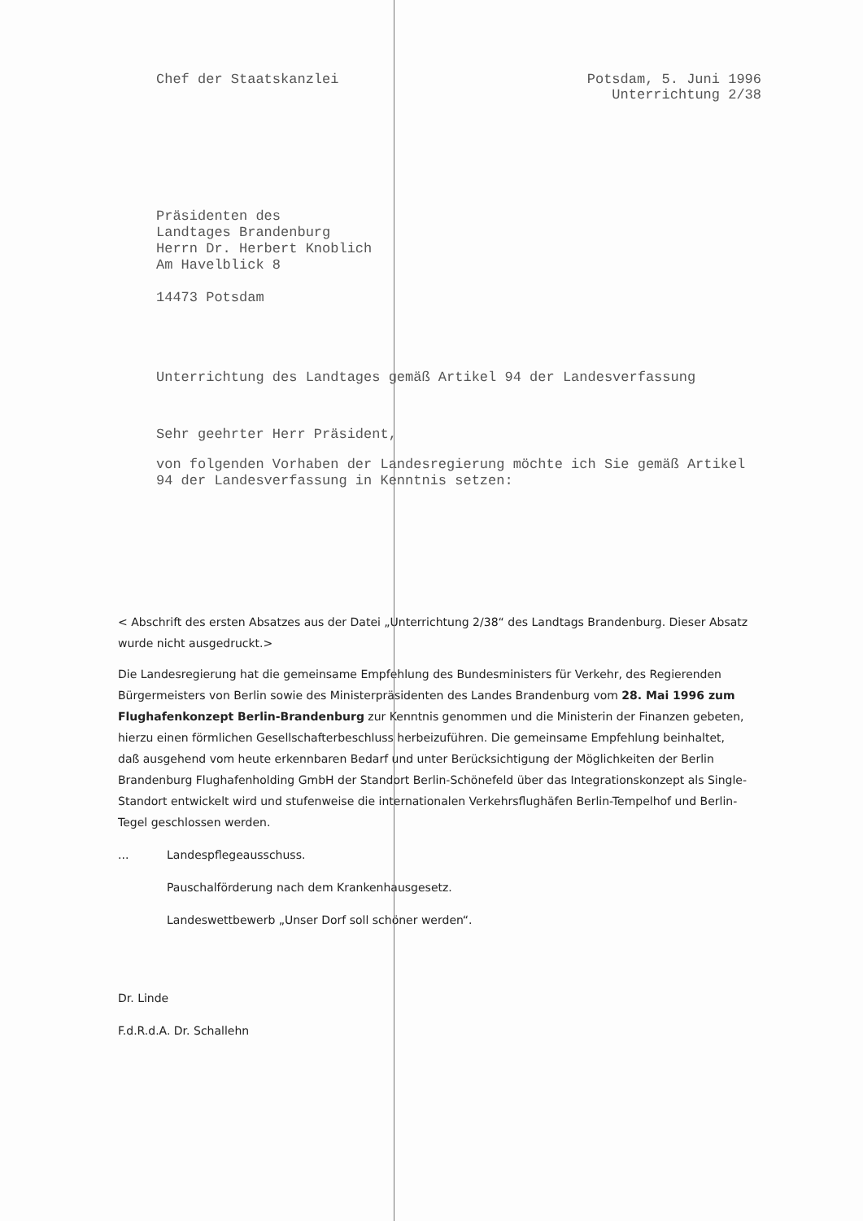Chef der Staatskanzlei Potsdam, 5. Juni 1996
Unterrichtung 2/38
Präsidenten des
Landtages Brandenburg
Herrn Dr. Herbert Knoblich
Am Havelblick 8
14473 Potsdam
Unterrichtung des Landtages gemäß Artikel 94 der Landesverfassung
Sehr geehrter Herr Präsident,
von folgenden Vorhaben der Landesregierung möchte ich Sie gemäß Artikel 94 der Landesverfassung in Kenntnis setzen:
< Abschrift des ersten Absatzes aus der Datei „Unterrichtung 2/38“ des Landtags Brandenburg. Dieser Absatz wurde nicht ausgedruckt.>
Die Landesregierung hat die gemeinsame Empfehlung des Bundesministers für Verkehr, des Regierenden Bürgermeisters von Berlin sowie des Ministerpräsidenten des Landes Brandenburg vom 28. Mai 1996 zum Flughafenkonzept Berlin-Brandenburg zur Kenntnis genommen und die Ministerin der Finanzen gebeten, hierzu einen förmlichen Gesellschafterbeschluss herbeizuführen. Die gemeinsame Empfehlung beinhaltet, daß ausgehend vom heute erkennbaren Bedarf und unter Berücksichtigung der Möglichkeiten der Berlin Brandenburg Flughafenholding GmbH der Standort Berlin-Schönefeld über das Integrationskonzept als Single-Standort entwickelt wird und stufenweise die internationalen Verkehrsflughäfen Berlin-Tempelhof und Berlin-Tegel geschlossen werden.
... Landespflegeausschuss.
Pauschalförderung nach dem Krankenhausgesetz.
Landeswettbewerb „Unser Dorf soll schöner werden“.
Dr. Linde
F.d.R.d.A. Dr. Schallehn